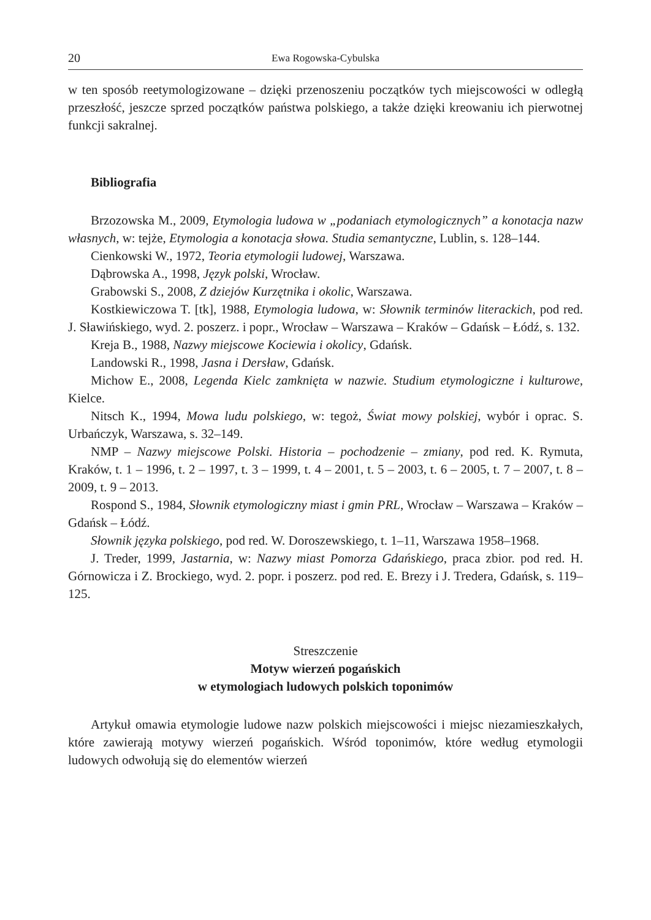20 Ewa Rogowska-Cybulska
w ten sposób reetymologizowane – dzięki przenoszeniu początków tych miejscowości w odległą przeszłość, jeszcze sprzed początków państwa polskiego, a także dzięki kreowaniu ich pierwotnej funkcji sakralnej.
Bibliografia
Brzozowska M., 2009, Etymologia ludowa w „podaniach etymologicznych” a konotacja nazw własnych, w: tejże, Etymologia a konotacja słowa. Studia semantyczne, Lublin, s. 128–144.
Cienkowski W., 1972, Teoria etymologii ludowej, Warszawa.
Dąbrowska A., 1998, Język polski, Wrocław.
Grabowski S., 2008, Z dziejów Kurzętnika i okolic, Warszawa.
Kostkiewiczowa T. [tk], 1988, Etymologia ludowa, w: Słownik terminów literackich, pod red. J. Sławińskiego, wyd. 2. poszerz. i popr., Wrocław – Warszawa – Kraków – Gdańsk – Łódź, s. 132.
Kreja B., 1988, Nazwy miejscowe Kociewia i okolicy, Gdańsk.
Landowski R., 1998, Jasna i Dersław, Gdańsk.
Michow E., 2008, Legenda Kielc zamknięta w nazwie. Studium etymologiczne i kulturowe, Kielce.
Nitsch K., 1994, Mowa ludu polskiego, w: tegoż, Świat mowy polskiej, wybór i oprac. S. Urbańczyk, Warszawa, s. 32–149.
NMP – Nazwy miejscowe Polski. Historia – pochodzenie – zmiany, pod red. K. Rymuta, Kraków, t. 1 – 1996, t. 2 – 1997, t. 3 – 1999, t. 4 – 2001, t. 5 – 2003, t. 6 – 2005, t. 7 – 2007, t. 8 – 2009, t. 9 – 2013.
Rospond S., 1984, Słownik etymologiczny miast i gmin PRL, Wrocław – Warszawa – Kraków – Gdańsk – Łódź.
Słownik języka polskiego, pod red. W. Doroszewskiego, t. 1–11, Warszawa 1958–1968.
J. Treder, 1999, Jastarnia, w: Nazwy miast Pomorza Gdańskiego, praca zbior. pod red. H. Górnowicza i Z. Brockiego, wyd. 2. popr. i poszerz. pod red. E. Brezy i J. Tredera, Gdańsk, s. 119–125.
Streszczenie
Motyw wierzeń pogańskich
w etymologiach ludowych polskich toponimów
Artykuł omawia etymologie ludowe nazw polskich miejscowości i miejsc niezamieszkałych, które zawierają motywy wierzeń pogańskich. Wśród toponimów, które według etymologii ludowych odwołują się do elementów wierzeń